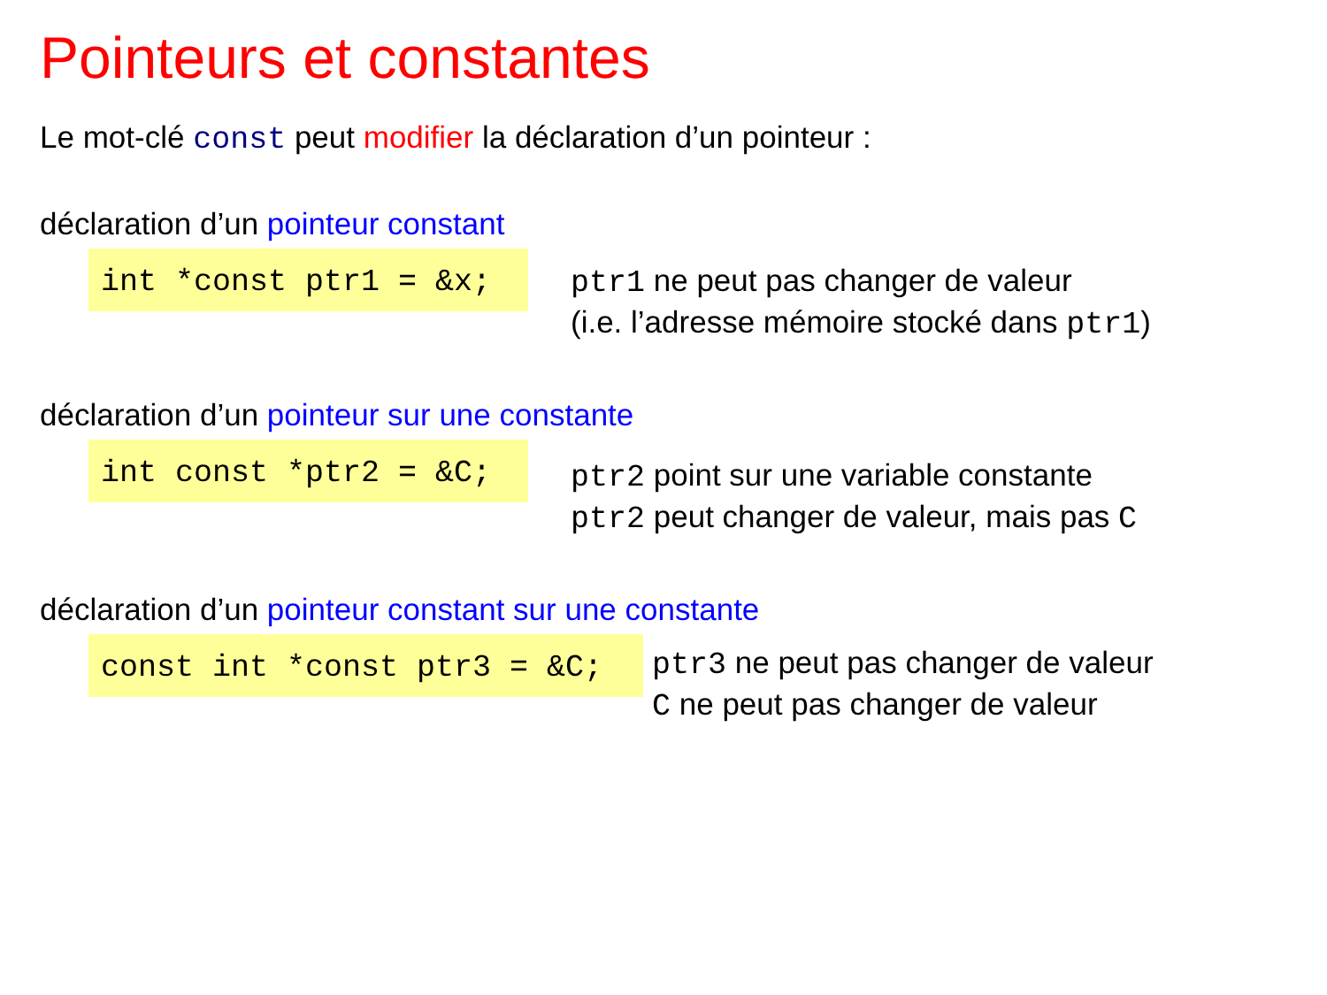Pointeurs et constantes
Le mot-clé const peut modifier la déclaration d’un pointeur :
déclaration d’un pointeur constant
int *const ptr1 = &x;
ptr1 ne peut pas changer de valeur
(i.e. l’adresse mémoire stocké dans ptr1)
déclaration d’un pointeur sur une constante
int const *ptr2 = &C;
ptr2 point sur une variable constante
ptr2 peut changer de valeur, mais pas C
déclaration d’un pointeur constant sur une constante
const int *const ptr3 = &C;
ptr3 ne peut pas changer de valeur
C ne peut pas changer de valeur